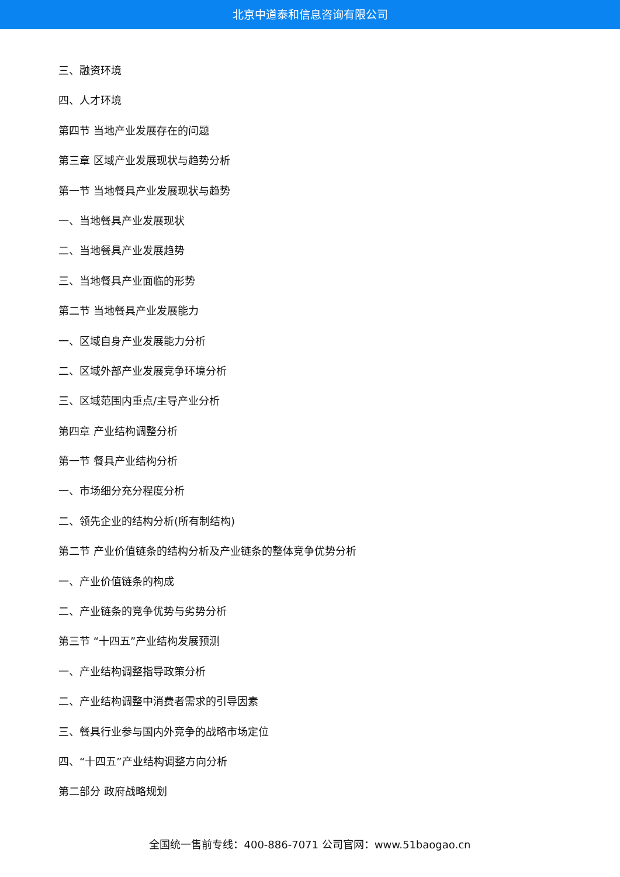北京中道泰和信息咨询有限公司
三、融资环境
四、人才环境
第四节 当地产业发展存在的问题
第三章 区域产业发展现状与趋势分析
第一节 当地餐具产业发展现状与趋势
一、当地餐具产业发展现状
二、当地餐具产业发展趋势
三、当地餐具产业面临的形势
第二节 当地餐具产业发展能力
一、区域自身产业发展能力分析
二、区域外部产业发展竞争环境分析
三、区域范围内重点/主导产业分析
第四章 产业结构调整分析
第一节 餐具产业结构分析
一、市场细分充分程度分析
二、领先企业的结构分析(所有制结构)
第二节 产业价值链条的结构分析及产业链条的整体竞争优势分析
一、产业价值链条的构成
二、产业链条的竞争优势与劣势分析
第三节 “十四五”产业结构发展预测
一、产业结构调整指导政策分析
二、产业结构调整中消费者需求的引导因素
三、餐具行业参与国内外竞争的战略市场定位
四、“十四五”产业结构调整方向分析
第二部分 政府战略规划
全国统一售前专线：400-886-7071 公司官网：www.51baogao.cn